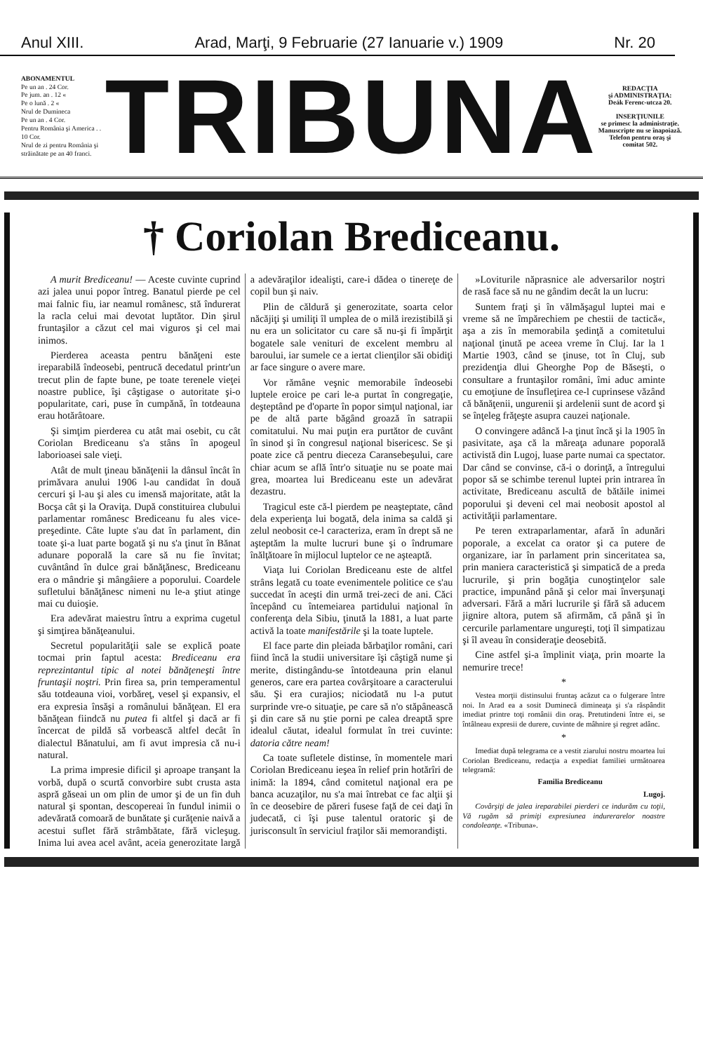Anul XIII. Arad, Marţi, 9 Februarie (27 Ianuarie v.) 1909 Nr. 20
ABONAMENTUL
Pe un an . 24 Cor.
Pe jum. an . 12 «
Pe o lună . 2 «
Nrul de Dumineca
Pe un an . 4 Cor.
Pentru România şi America . . 10 Cor.
Nrul de zi pentru România şi străinătate pe an 40 franci.
TRIBUNA
REDACŢIA
şi ADMINISTRAŢIA:
Deák Ferenc-utcza 20.
INSERŢIUNILE
se primesc la administraţie.
Manuscripte nu se înapoiază.
Telefon pentru oraş şi comitat 502.
† Coriolan Brediceanu.
A murit Brediceanu! — Aceste cuvinte cuprind azi jalea unui popor întreg. Banatul pierde pe cel mai falnic fiu, iar neamul românesc, stă îndurerat la racla celui mai devotat luptător. Din şirul fruntaşilor a căzut cel mai viguros şi cel mai inimos.
Pierderea aceasta pentru bănăţeni este ireparabilă îndeosebi, pentrucă decedatul printr'un trecut plin de fapte bune, pe toate terenele vieţei noastre publice, îşi câştigase o autoritate şi-o popularitate, cari, puse în cumpănă, în totdeauna erau hotărâtoare.
Şi simţim pierderea cu atât mai osebit, cu cât Coriolan Brediceanu s'a stâns în apogeul laborioasei sale vieţi.
Atât de mult ţineau bănăţenii la dânsul încât în primăvara anului 1906 l-au candidat în două cercuri şi l-au şi ales cu imensă majoritate, atât la Bocşa cât şi la Oraviţa. După constituirea clubului parlamentar românesc Brediceanu fu ales vice-preşedinte. Câte lupte s'au dat în parlament, din toate şi-a luat parte bogată şi nu s'a ţinut în Bănat adunare poporală la care să nu fie învitat; cuvântând în dulce grai bănăţănesc, Brediceanu era o mândrie şi mângâiere a poporului. Coardele sufletului bănăţănesc nimeni nu le-a ştiut atinge mai cu duioşie.
Era adevărat maiestru întru a exprima cugetul şi simţirea bănăţeanului.
Secretul popularităţii sale se explică poate tocmai prin faptul acesta: Brediceanu era reprezintantul tipic al notei bănăţeneşti între fruntaşii noştri. Prin firea sa, prin temperamentul său totdeauna vioi, vorbăreţ, vesel şi expansiv, el era expresia însăşi a românului bănăţean. El era bănăţean fiindcă nu putea fi altfel şi dacă ar fi încercat de pildă să vorbească altfel decât în dialectul Bănatului, am fi avut impresia că nu-i natural.
La prima impresie dificil şi aproape tranşant la vorbă, după o scurtă convorbire subt crusta asta aspră găseai un om plin de umor şi de un fin duh natural şi spontan, descopereai în fundul inimii o adevărată comoară de bunătate şi curăţenie naivă a acestui suflet fără strâmbătate, fără vicleşug. Inima lui avea acel avânt, aceia generozitate largă a adevăraţilor idealişti, care-i dădea o tinereţe de copil bun şi naiv.
Plin de căldură şi generozitate, soarta celor năcăjiţi şi umiliţi îl umplea de o milă irezistibilă şi nu era un solicitator cu care să nu-şi fi împărţit bogatele sale venituri de excelent membru al baroului, iar sumele ce a iertat clienţilor săi obidiţi ar face singure o avere mare.
Vor rămâne veşnic memorabile îndeosebi luptele eroice pe cari le-a purtat în congregaţie, deşteptând pe d'oparte în popor simţul naţional, iar pe de altă parte băgând groază în satrapii comitatului. Nu mai puţin era purtător de cuvânt în sinod şi în congresul naţional bisericesc. Se şi poate zice că pentru dieceza Caransebeşului, care chiar acum se află într'o situaţie nu se poate mai grea, moartea lui Brediceanu este un adevărat dezastru.
Tragicul este că-l pierdem pe neaşteptate, când dela experienţa lui bogată, dela inima sa caldă şi zelul neobosit ce-l caracteriza, eram în drept să ne aşteptăm la multe lucruri bune şi o îndrumare înălţătoare în mijlocul luptelor ce ne aşteaptă.
Viaţa lui Coriolan Brediceanu este de altfel strâns legată cu toate evenimentele politice ce s'au succedat în aceşti din urmă trei-zeci de ani. Căci începând cu întemeiarea partidului naţional în conferenţa dela Sibiu, ţinută la 1881, a luat parte activă la toate manifestările şi la toate luptele.
El face parte din pleiada bărbaţilor români, cari fiind încă la studii universitare îşi câştigă nume şi merite, distingându-se întotdeauna prin elanul generos, care era partea covârşitoare a caracterului său. Şi era curajios; niciodată nu l-a putut surprinde vre-o situaţie, pe care să n'o stăpânească şi din care să nu ştie porni pe calea dreaptă spre idealul căutat, idealul formulat în trei cuvinte: datoria către neam!
Ca toate sufletele distinse, în momentele mari Coriolan Brediceanu ieşea în relief prin hotărîri de inimă: la 1894, când comitetul naţional era pe banca acuzaţilor, nu s'a mai întrebat ce fac alţii şi în ce deosebire de păreri fusese faţă de cei daţi în judecată, ci îşi puse talentul oratoric şi de jurisconsult în serviciul fraţilor săi memorandişti.
»Loviturile năprasnice ale adversarilor noştri de rasă face să nu ne gândim decât la un lucru:
Suntem fraţi şi în vălmăşagul luptei mai e vreme să ne împărechiem pe chestii de tactică«, aşa a zis în memorabila şedinţă a comitetului naţional ţinută pe aceea vreme în Cluj. Iar la 1 Martie 1903, când se ţinuse, tot în Cluj, sub prezidenţia dlui Gheorghe Pop de Băseşti, o consultare a fruntaşilor români, îmi aduc aminte cu emoţiune de însufleţirea ce-l cuprinsese văzând că bănăţenii, ungurenii şi ardelenii sunt de acord şi se înţeleg frăţeşte asupra cauzei naţionale.
O convingere adâncă l-a ţinut încă şi la 1905 în pasivitate, aşa că la măreaţa adunare poporală activistă din Lugoj, luase parte numai ca spectator. Dar când se convinse, că-i o dorinţă, a întregului popor să se schimbe terenul luptei prin intrarea în activitate, Brediceanu ascultă de bătăile inimei poporului şi deveni cel mai neobosit apostol al activităţii parlamentare.
Pe teren extraparlamentar, afară în adunări poporale, a excelat ca orator şi ca putere de organizare, iar în parlament prin sinceritatea sa, prin maniera caracteristică şi simpatică de a preda lucrurile, şi prin bogăţia cunoştinţelor sale practice, impunând până şi celor mai înverşunaţi adversari. Fără a mări lucrurile şi fără să aducem jignire altora, putem să afirmăm, că până şi în cercurile parlamentare ungureşti, toţi îl simpatizau şi îl aveau în consideraţie deosebită.
Cine astfel şi-a împlinit viaţa, prin moarte la nemurire trece!
*
Vestea morţii distinsului fruntaş acăzut ca o fulgerare între noi. In Arad ea a sosit Duminecă dimineaţa şi s'a răspândit imediat printre toţi românii din oraş. Pretutindeni între ei, se întâlneau expresii de durere, cuvinte de mâhnire şi regret adânc.
*
Imediat după telegrama ce a vestit ziarului nostru moartea lui Coriolan Brediceanu, redacţia a expediat familiei următoarea telegramă:
Familia Brediceanu
Lugoj.
Covârşiţi de jalea ireparabilei pierderi ce indurăm cu toţii, Vă rugăm să primiţi expresiunea indurerarelor noastre condoleanţe. «Tribuna».